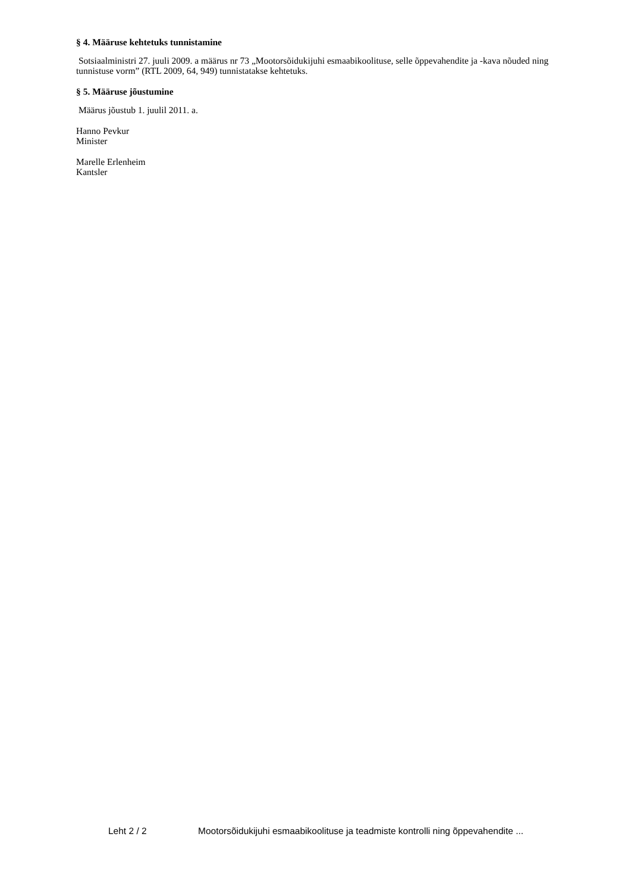§ 4. Määruse kehtetuks tunnistamine
Sotsiaalministri 27. juuli 2009. a määrus nr 73 „Mootorsõidukijuhi esmaabikoolituse, selle õppevahendite ja -kava nõuded ning tunnistuse vorm” (RTL 2009, 64, 949) tunnistatakse kehtetuks.
§ 5. Määruse jõustumine
Määrus jõustub 1. juulil 2011. a.
Hanno Pevkur
Minister
Marelle Erlenheim
Kantsler
Leht 2 / 2 Mootorsõidukijuhi esmaabikoolituse ja teadmiste kontrolli ning õppevahendite ...